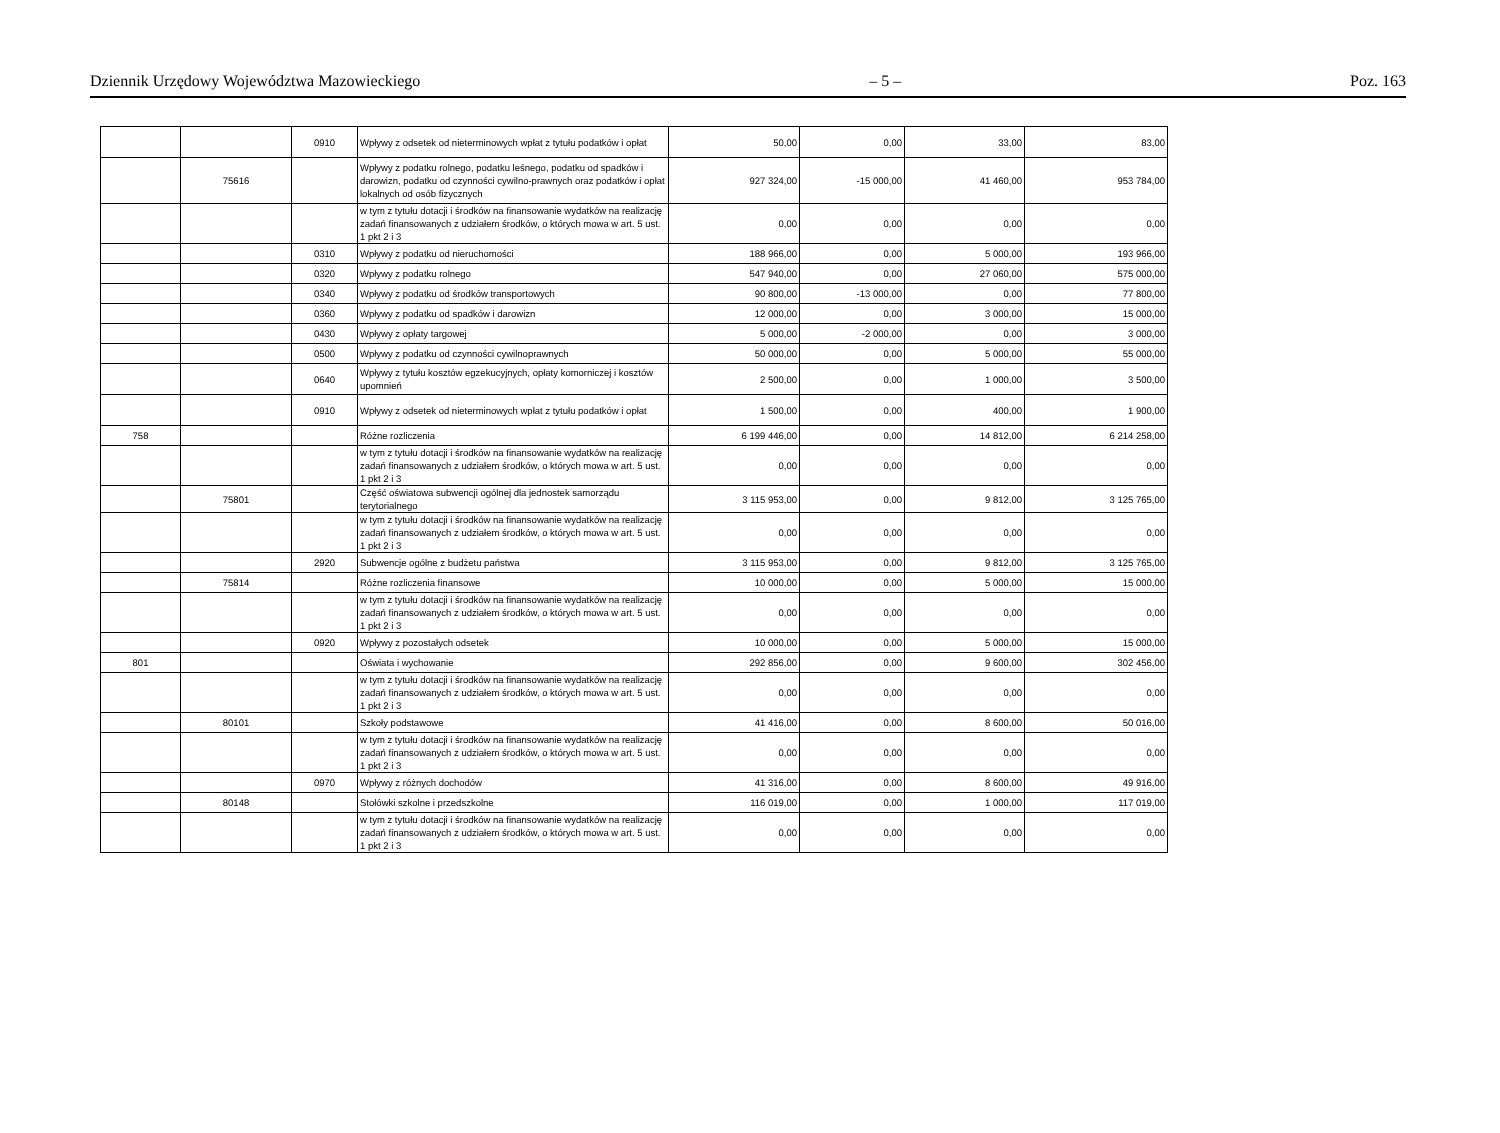Dziennik Urzędowy Województwa Mazowieckiego – 5 – Poz. 163
| | | 0910 | Wpływy z odsetek od nieterminowych wpłat z tytułu podatków i opłat | 50,00 | 0,00 | 33,00 | 83,00 |
| | 75616 | | Wpływy z podatku rolnego, podatku leśnego, podatku od spadków i darowizn, podatku od czynności cywilno-prawnych oraz podatków i opłat lokalnych od osób fizycznych | 927 324,00 | -15 000,00 | 41 460,00 | 953 784,00 |
| | | | w tym z tytułu dotacji i środków na finansowanie wydatków na realizację zadań finansowanych z udziałem środków, o których mowa w art. 5 ust. 1 pkt 2 i 3 | 0,00 | 0,00 | 0,00 | 0,00 |
| | | 0310 | Wpływy z podatku od nieruchomości | 188 966,00 | 0,00 | 5 000,00 | 193 966,00 |
| | | 0320 | Wpływy z podatku rolnego | 547 940,00 | 0,00 | 27 060,00 | 575 000,00 |
| | | 0340 | Wpływy z podatku od środków transportowych | 90 800,00 | -13 000,00 | 0,00 | 77 800,00 |
| | | 0360 | Wpływy z podatku od spadków i darowizn | 12 000,00 | 0,00 | 3 000,00 | 15 000,00 |
| | | 0430 | Wpływy z opłaty targowej | 5 000,00 | -2 000,00 | 0,00 | 3 000,00 |
| | | 0500 | Wpływy z podatku od czynności cywilnoprawnych | 50 000,00 | 0,00 | 5 000,00 | 55 000,00 |
| | | 0640 | Wpływy z tytułu kosztów egzekucyjnych, opłaty komorniczej i kosztów upomnień | 2 500,00 | 0,00 | 1 000,00 | 3 500,00 |
| | | 0910 | Wpływy z odsetek od nieterminowych wpłat z tytułu podatków i opłat | 1 500,00 | 0,00 | 400,00 | 1 900,00 |
| 758 | | | Różne rozliczenia | 6 199 446,00 | 0,00 | 14 812,00 | 6 214 258,00 |
| | | | w tym z tytułu dotacji i środków na finansowanie wydatków na realizację zadań finansowanych z udziałem środków, o których mowa w art. 5 ust. 1 pkt 2 i 3 | 0,00 | 0,00 | 0,00 | 0,00 |
| | 75801 | | Część oświatowa subwencji ogólnej dla jednostek samorządu terytorialnego | 3 115 953,00 | 0,00 | 9 812,00 | 3 125 765,00 |
| | | | w tym z tytułu dotacji i środków na finansowanie wydatków na realizację zadań finansowanych z udziałem środków, o których mowa w art. 5 ust. 1 pkt 2 i 3 | 0,00 | 0,00 | 0,00 | 0,00 |
| | | 2920 | Subwencje ogólne z budżetu państwa | 3 115 953,00 | 0,00 | 9 812,00 | 3 125 765,00 |
| | 75814 | | Różne rozliczenia finansowe | 10 000,00 | 0,00 | 5 000,00 | 15 000,00 |
| | | | w tym z tytułu dotacji i środków na finansowanie wydatków na realizację zadań finansowanych z udziałem środków, o których mowa w art. 5 ust. 1 pkt 2 i 3 | 0,00 | 0,00 | 0,00 | 0,00 |
| | | 0920 | Wpływy z pozostałych odsetek | 10 000,00 | 0,00 | 5 000,00 | 15 000,00 |
| 801 | | | Oświata i wychowanie | 292 856,00 | 0,00 | 9 600,00 | 302 456,00 |
| | | | w tym z tytułu dotacji i środków na finansowanie wydatków na realizację zadań finansowanych z udziałem środków, o których mowa w art. 5 ust. 1 pkt 2 i 3 | 0,00 | 0,00 | 0,00 | 0,00 |
| | 80101 | | Szkoły podstawowe | 41 416,00 | 0,00 | 8 600,00 | 50 016,00 |
| | | | w tym z tytułu dotacji i środków na finansowanie wydatków na realizację zadań finansowanych z udziałem środków, o których mowa w art. 5 ust. 1 pkt 2 i 3 | 0,00 | 0,00 | 0,00 | 0,00 |
| | | 0970 | Wpływy z różnych dochodów | 41 316,00 | 0,00 | 8 600,00 | 49 916,00 |
| | 80148 | | Stołówki szkolne i przedszkolne | 116 019,00 | 0,00 | 1 000,00 | 117 019,00 |
| | | | w tym z tytułu dotacji i środków na finansowanie wydatków na realizację zadań finansowanych z udziałem środków, o których mowa w art. 5 ust. 1 pkt 2 i 3 | 0,00 | 0,00 | 0,00 | 0,00 |